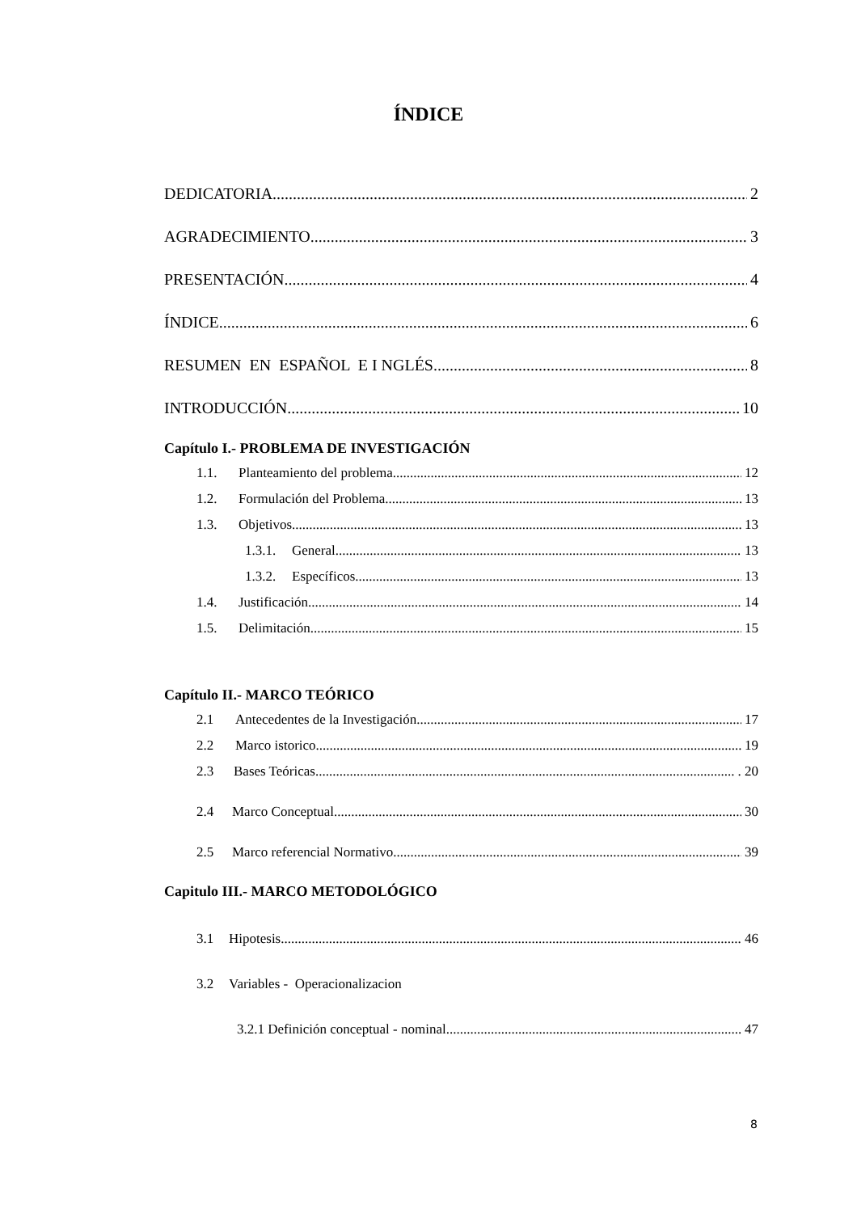ÍNDICE
DEDICATORIA 2
AGRADECIMIENTO 3
PRESENTACIÓN 4
ÍNDICE 6
RESUMEN EN ESPAÑOL E I NGLÉS 8
INTRODUCCIÓN 10
Capítulo I.- PROBLEMA DE INVESTIGACIÓN
1.1. Planteamiento del problema. 12
1.2. Formulación del Problema. 13
1.3. Objetivos. 13
1.3.1. General. 13
1.3.2. Específicos. 13
1.4. Justificación. 14
1.5. Delimitación. 15
Capítulo II.- MARCO TEÓRICO
2.1 Antecedentes de la Investigación 17
2.2 Marco istorico 19
2.3 Bases Teóricas . 20
2.4 Marco Conceptual 30
2.5 Marco referencial Normativo 39
Capitulo III.- MARCO METODOLÓGICO
3.1 Hipotesis 46
3.2 Variables - Operacionalizacion
3.2.1 Definición conceptual - nominal. 47
8